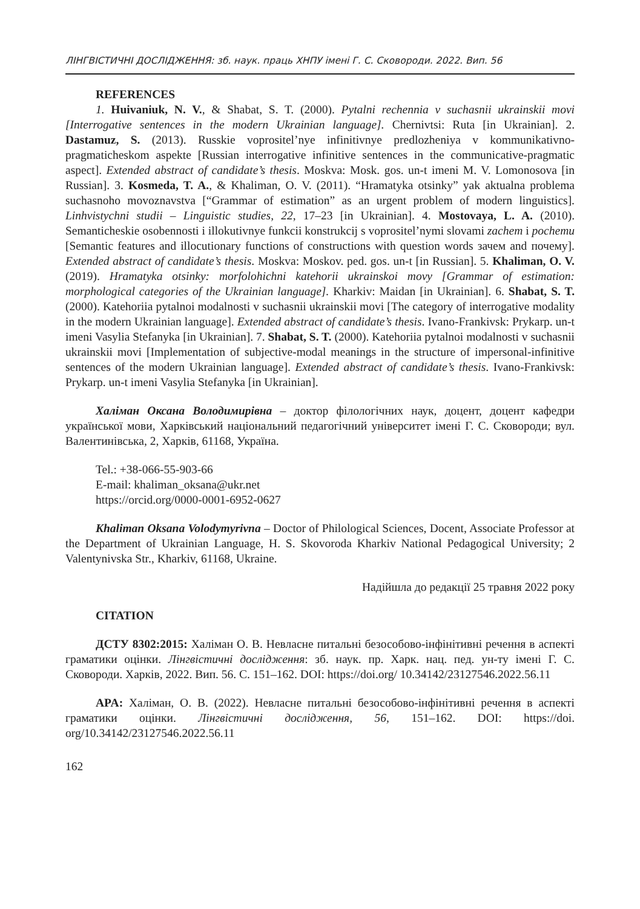ЛІНГВІСТИЧНІ ДОСЛІДЖЕННЯ: зб. наук. праць ХНПУ імені Г. С. Сковороди. 2022. Вип. 56
REFERENCES
1. Huivaniuk, N. V., & Shabat, S. T. (2000). Pytalni rechennia v suchasnii ukrainskii movi [Interrogative sentences in the modern Ukrainian language]. Chernivtsi: Ruta [in Ukrainian]. 2. Dastamuz, S. (2013). Russkie voprositel’nye infinitivnye predlozheniya v kommunikativno-pragmaticheskom aspekte [Russian interrogative infinitive sentences in the communicative-pragmatic aspect]. Extended abstract of candidate’s thesis. Moskva: Mosk. gos. un-t imeni M. V. Lomonosova [in Russian]. 3. Kosmeda, T. A., & Khaliman, O. V. (2011). “Hramatyka otsinky” yak aktualna problema suchasnoho movoznavstva [“Grammar of estimation” as an urgent problem of modern linguistics]. Linhvistychni studii – Linguistic studies, 22, 17–23 [in Ukrainian]. 4. Mostovaya, L. A. (2010). Semanticheskie osobennosti i illokutivnye funkcii konstrukcij s voprositel’nymi slovami zachem i pochemu [Semantic features and illocutionary functions of constructions with question words зачем and почему]. Extended abstract of candidate’s thesis. Moskva: Moskov. ped. gos. un-t [in Russian]. 5. Khaliman, O. V. (2019). Hramatyka otsinky: morfolohichni katehorii ukrainskoi movy [Grammar of estimation: morphological categories of the Ukrainian language]. Kharkiv: Maidan [in Ukrainian]. 6. Shabat, S. T. (2000). Katehoriia pytalnoi modalnosti v suchasnii ukrainskii movi [The category of interrogative modality in the modern Ukrainian language]. Extended abstract of candidate’s thesis. Ivano-Frankivsk: Prykarp. un-t imeni Vasylia Stefanyka [in Ukrainian]. 7. Shabat, S. T. (2000). Katehoriia pytalnoi modalnosti v suchasnii ukrainskii movi [Implementation of subjective-modal meanings in the structure of impersonal-infinitive sentences of the modern Ukrainian language]. Extended abstract of candidate’s thesis. Ivano-Frankivsk: Prykarp. un-t imeni Vasylia Stefanyka [in Ukrainian].
Халіман Оксана Володимирівна – доктор філологічних наук, доцент, доцент кафедри української мови, Харківський національний педагогічний університет імені Г. С. Сковороди; вул. Валентинівська, 2, Харків, 61168, Україна.
Tel.: +38-066-55-903-66
E-mail: khaliman_oksana@ukr.net
https://orcid.org/0000-0001-6952-0627
Khaliman Oksana Volodymyrivna – Doctor of Philological Sciences, Docent, Associate Professor at the Department of Ukrainian Language, H. S. Skovoroda Kharkiv National Pedagogical University; 2 Valentynivska Str., Kharkiv, 61168, Ukraine.
Надійшла до редакції 25 травня 2022 року
CITATION
ДСТУ 8302:2015: Халіман О. В. Невласне питальні безособово-інфінітивні речення в аспекті граматики оцінки. Лінгвістичні дослідження: зб. наук. пр. Харк. нац. пед. ун-ту імені Г. С. Сковороди. Харків, 2022. Вип. 56. С. 151–162. DOI: https://doi.org/ 10.34142/23127546.2022.56.11
APA: Халіман, О. В. (2022). Невласне питальні безособово-інфінітивні речення в аспекті граматики оцінки. Лінгвістичні дослідження, 56, 151–162. DOI: https://doi. org/10.34142/23127546.2022.56.11
162